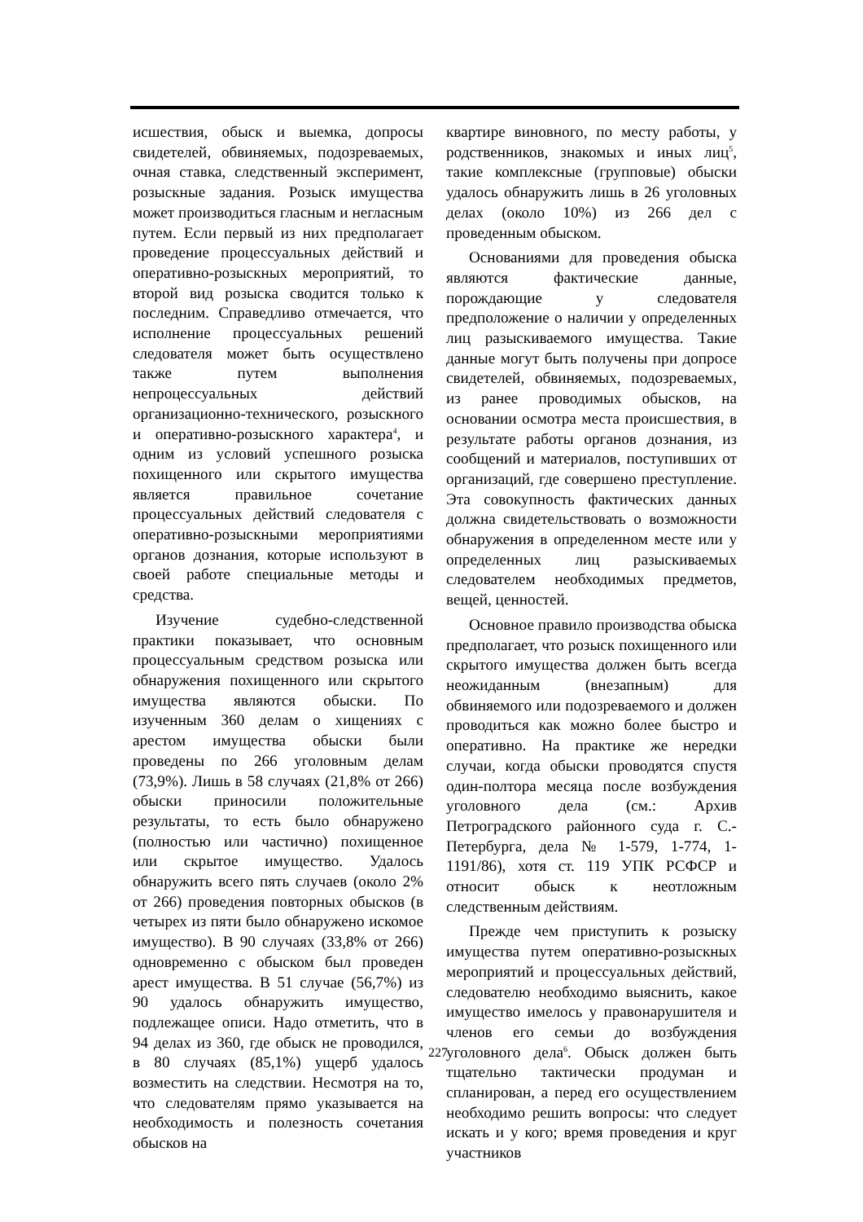исшествия, обыск и выемка, допросы свидетелей, обвиняемых, подозреваемых, очная ставка, следственный эксперимент, розыскные задания. Розыск имущества может производиться гласным и негласным путем. Если первый из них предполагает проведение процессуальных действий и оперативно-розыскных мероприятий, то второй вид розыска сводится только к последним. Справедливо отмечается, что исполнение процессуальных решений следователя может быть осуществлено также путем выполнения непроцессуальных действий организационно-технического, розыскного и оперативно-розыскного характера<sup>4</sup>, и одним из условий успешного розыска похищенного или скрытого имущества является правильное сочетание процессуальных действий следователя с оперативно-розыскными мероприятиями органов дознания, которые используют в своей работе специальные методы и средства.
Изучение судебно-следственной практики показывает, что основным процессуальным средством розыска или обнаружения похищенного или скрытого имущества являются обыски. По изученным 360 делам о хищениях с арестом имущества обыски были проведены по 266 уголовным делам (73,9%). Лишь в 58 случаях (21,8% от 266) обыски приносили положительные результаты, то есть было обнаружено (полностью или частично) похищенное или скрытое имущество. Удалось обнаружить всего пять случаев (около 2% от 266) проведения повторных обысков (в четырех из пяти было обнаружено искомое имущество). В 90 случаях (33,8% от 266) одновременно с обыском был проведен арест имущества. В 51 случае (56,7%) из 90 удалось обнаружить имущество, подлежащее описи. Надо отметить, что в 94 делах из 360, где обыск не проводился, в 80 случаях (85,1%) ущерб удалось возместить на следствии. Несмотря на то, что следователям прямо указывается на необходимость и полезность сочетания обысков на
квартире виновного, по месту работы, у родственников, знакомых и иных лиц<sup>5</sup>, такие комплексные (групповые) обыски удалось обнаружить лишь в 26 уголовных делах (около 10%) из 266 дел с проведенным обыском.
Основаниями для проведения обыска являются фактические данные, порождающие у следователя предположение о наличии у определенных лиц разыскиваемого имущества. Такие данные могут быть получены при допросе свидетелей, обвиняемых, подозреваемых, из ранее проводимых обысков, на основании осмотра места происшествия, в результате работы органов дознания, из сообщений и материалов, поступивших от организаций, где совершено преступление. Эта совокупность фактических данных должна свидетельствовать о возможности обнаружения в определенном месте или у определенных лиц разыскиваемых следователем необходимых предметов, вещей, ценностей.
Основное правило производства обыска предполагает, что розыск похищенного или скрытого имущества должен быть всегда неожиданным (внезапным) для обвиняемого или подозреваемого и должен проводиться как можно более быстро и оперативно. На практике же нередки случаи, когда обыски проводятся спустя один-полтора месяца после возбуждения уголовного дела (см.: Архив Петроградского районного суда г. С.-Петербурга, дела № 1-579, 1-774, 1-1191/86), хотя ст. 119 УПК РСФСР и относит обыск к неотложным следственным действиям.
Прежде чем приступить к розыску имущества путем оперативно-розыскных мероприятий и процессуальных действий, следователю необходимо выяснить, какое имущество имелось у правонарушителя и членов его семьи до возбуждения уголовного дела<sup>6</sup>. Обыск должен быть тщательно тактически продуман и спланирован, а перед его осуществлением необходимо решить вопросы: что следует искать и у кого; время проведения и круг участников
227